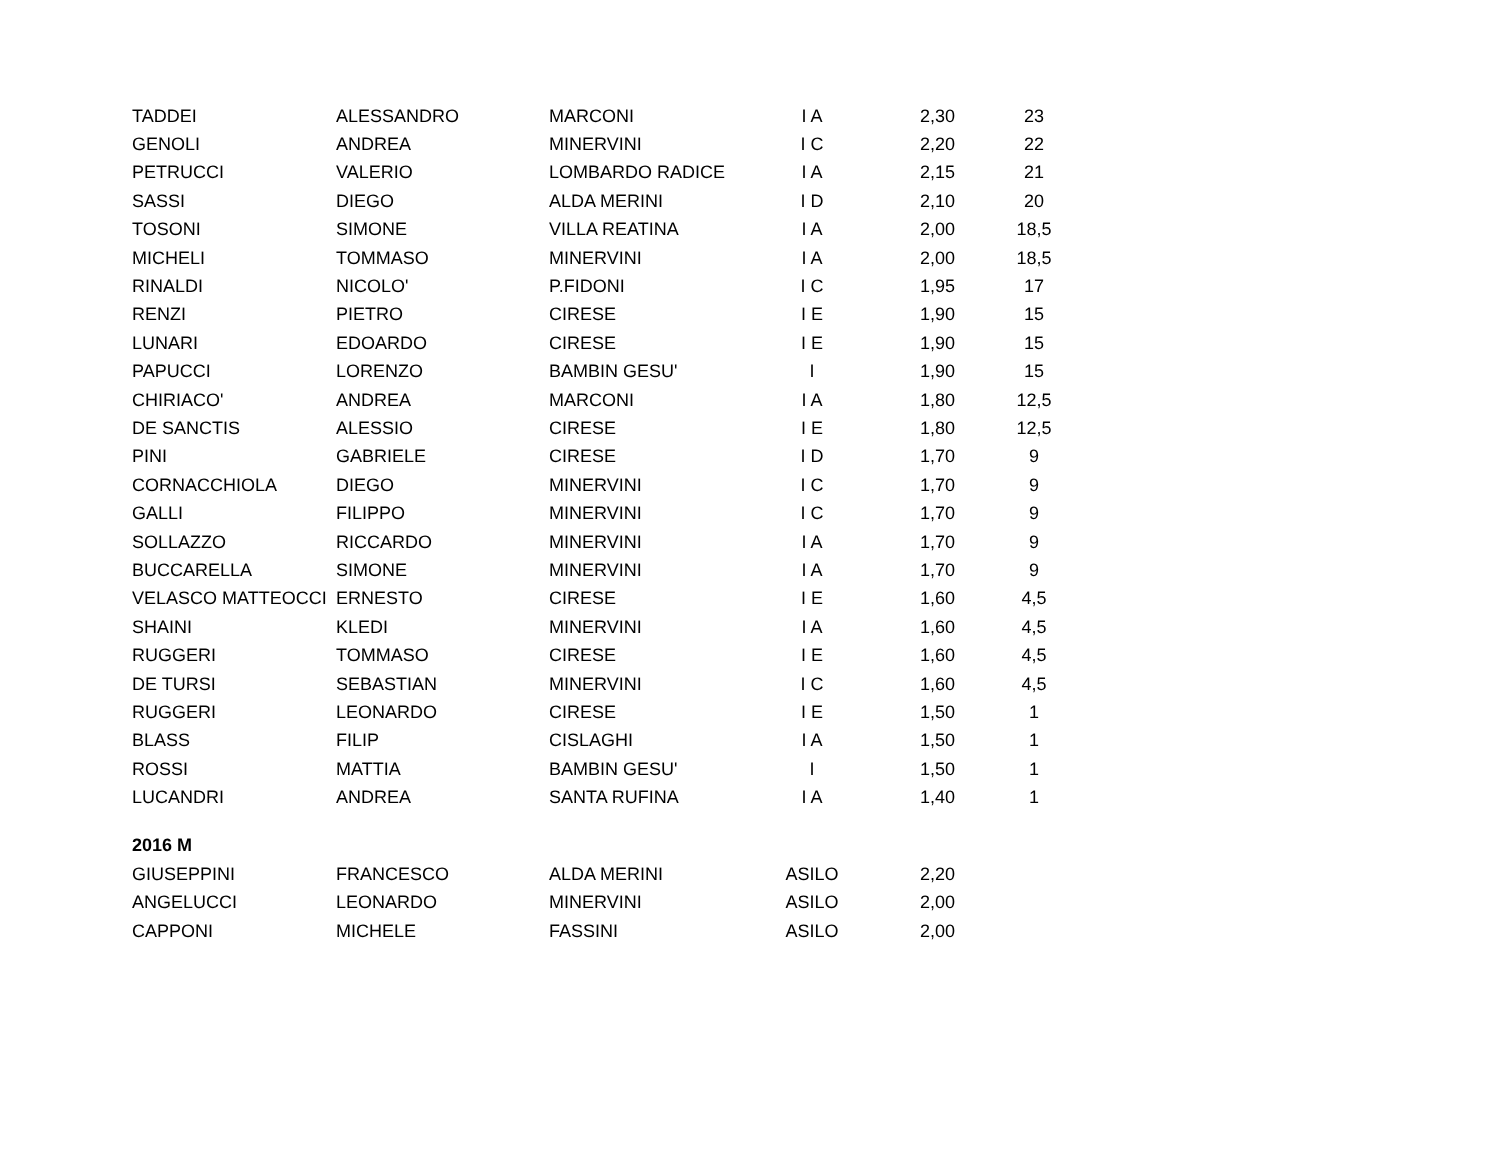| TADDEI | ALESSANDRO | MARCONI | I A | 2,30 | 23 |
| GENOLI | ANDREA | MINERVINI | I C | 2,20 | 22 |
| PETRUCCI | VALERIO | LOMBARDO RADICE | I A | 2,15 | 21 |
| SASSI | DIEGO | ALDA MERINI | I D | 2,10 | 20 |
| TOSONI | SIMONE | VILLA REATINA | I A | 2,00 | 18,5 |
| MICHELI | TOMMASO | MINERVINI | I A | 2,00 | 18,5 |
| RINALDI | NICOLO' | P.FIDONI | I C | 1,95 | 17 |
| RENZI | PIETRO | CIRESE | I E | 1,90 | 15 |
| LUNARI | EDOARDO | CIRESE | I E | 1,90 | 15 |
| PAPUCCI | LORENZO | BAMBIN GESU' | I | 1,90 | 15 |
| CHIRIACO' | ANDREA | MARCONI | I A | 1,80 | 12,5 |
| DE SANCTIS | ALESSIO | CIRESE | I E | 1,80 | 12,5 |
| PINI | GABRIELE | CIRESE | I D | 1,70 | 9 |
| CORNACCHIOLA | DIEGO | MINERVINI | I C | 1,70 | 9 |
| GALLI | FILIPPO | MINERVINI | I C | 1,70 | 9 |
| SOLLAZZO | RICCARDO | MINERVINI | I A | 1,70 | 9 |
| BUCCARELLA | SIMONE | MINERVINI | I A | 1,70 | 9 |
| VELASCO MATTEOCCI | ERNESTO | CIRESE | I E | 1,60 | 4,5 |
| SHAINI | KLEDI | MINERVINI | I A | 1,60 | 4,5 |
| RUGGERI | TOMMASO | CIRESE | I E | 1,60 | 4,5 |
| DE TURSI | SEBASTIAN | MINERVINI | I C | 1,60 | 4,5 |
| RUGGERI | LEONARDO | CIRESE | I E | 1,50 | 1 |
| BLASS | FILIP | CISLAGHI | I A | 1,50 | 1 |
| ROSSI | MATTIA | BAMBIN GESU' | I | 1,50 | 1 |
| LUCANDRI | ANDREA | SANTA RUFINA | I A | 1,40 | 1 |
| 2016 M | | | | | |
| GIUSEPPINI | FRANCESCO | ALDA MERINI | ASILO | 2,20 | |
| ANGELUCCI | LEONARDO | MINERVINI | ASILO | 2,00 | |
| CAPPONI | MICHELE | FASSINI | ASILO | 2,00 | |